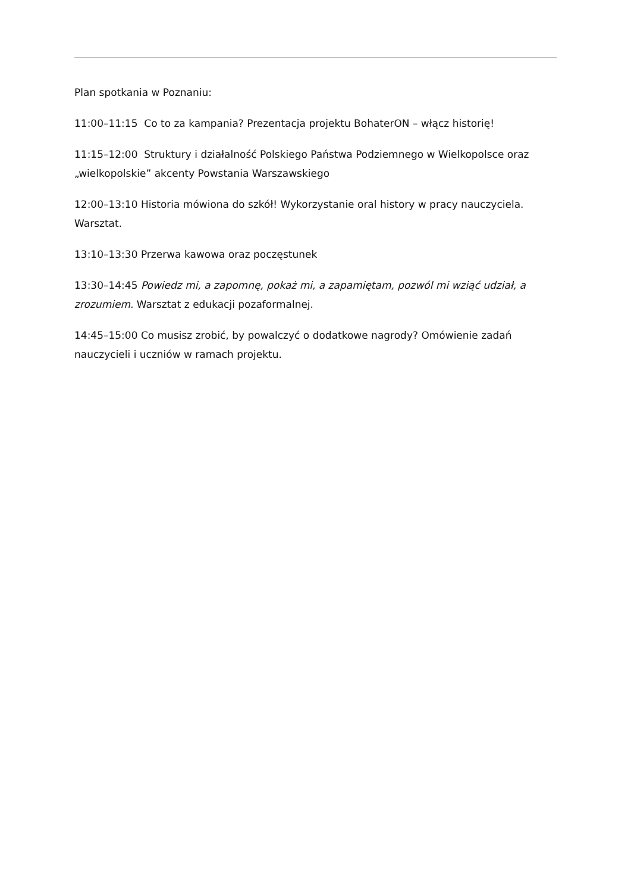Plan spotkania w Poznaniu:
11:00–11:15 Co to za kampania? Prezentacja projektu BohaterON – włącz historię!
11:15–12:00 Struktury i działalność Polskiego Państwa Podziemnego w Wielkopolsce oraz „wielkopolskie” akcenty Powstania Warszawskiego
12:00–13:10 Historia mówiona do szkół! Wykorzystanie oral history w pracy nauczyciela. Warsztat.
13:10–13:30 Przerwa kawowa oraz poczęstunek
13:30–14:45 Powiedz mi, a zapomnę, pokaż mi, a zapamiętam, pozwól mi wziąć udział, a zrozumiem. Warsztat z edukacji pozaformalnej.
14:45–15:00 Co musisz zrobić, by powalczyć o dodatkowe nagrody? Omówienie zadań nauczycieli i uczniów w ramach projektu.